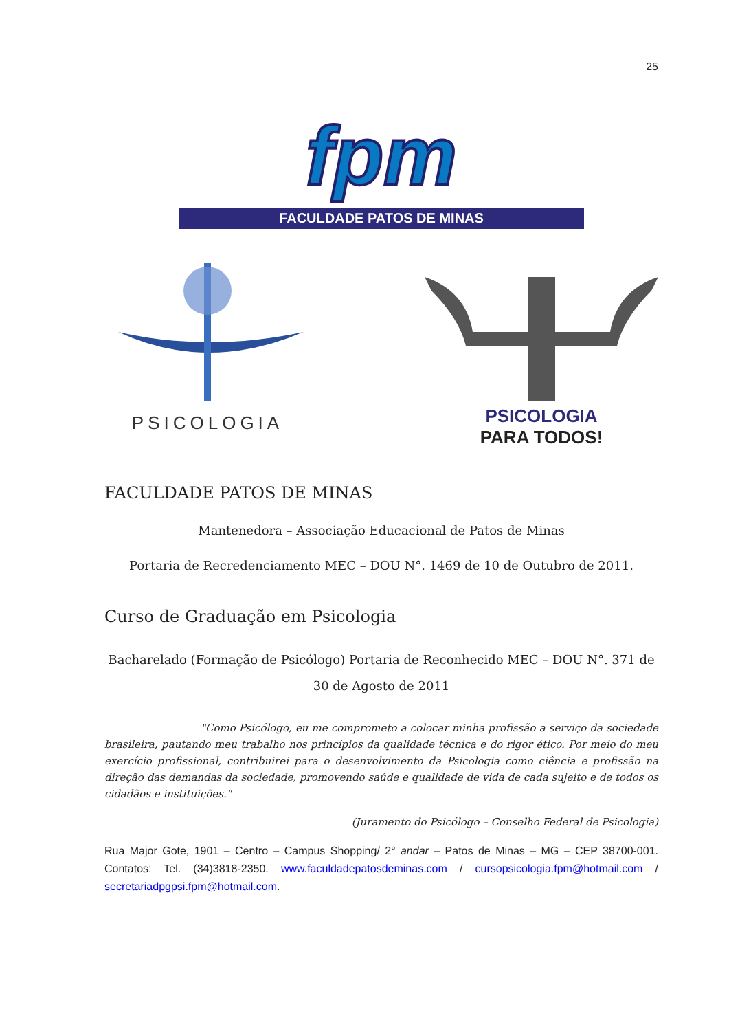25
fpm
FACULDADE PATOS DE MINAS
PSICOLOGIA PSICOLOGIA
PARA TODOS!
FACULDADE PATOS DE MINAS
Mantenedora – Associação Educacional de Patos de Minas
Portaria de Recredenciamento MEC – DOU N°. 1469 de 10 de Outubro de 2011.
Curso de Graduação em Psicologia
Bacharelado (Formação de Psicólogo) Portaria de Reconhecido MEC – DOU N°. 371 de 30 de Agosto de 2011
"Como Psicólogo, eu me comprometo a colocar minha profissão a serviço da sociedade brasileira, pautando meu trabalho nos princípios da qualidade técnica e do rigor ético. Por meio do meu exercício profissional, contribuirei para o desenvolvimento da Psicologia como ciência e profissão na direção das demandas da sociedade, promovendo saúde e qualidade de vida de cada sujeito e de todos os cidadãos e instituições."
(Juramento do Psicólogo – Conselho Federal de Psicologia)
Rua Major Gote, 1901 – Centro – Campus Shopping/ 2° andar – Patos de Minas – MG – CEP 38700-001. Contatos: Tel. (34)3818-2350. www.faculdadepatosdeminas.com / cursopsicologia.fpm@hotmail.com / secretariadpgpsi.fpm@hotmail.com.